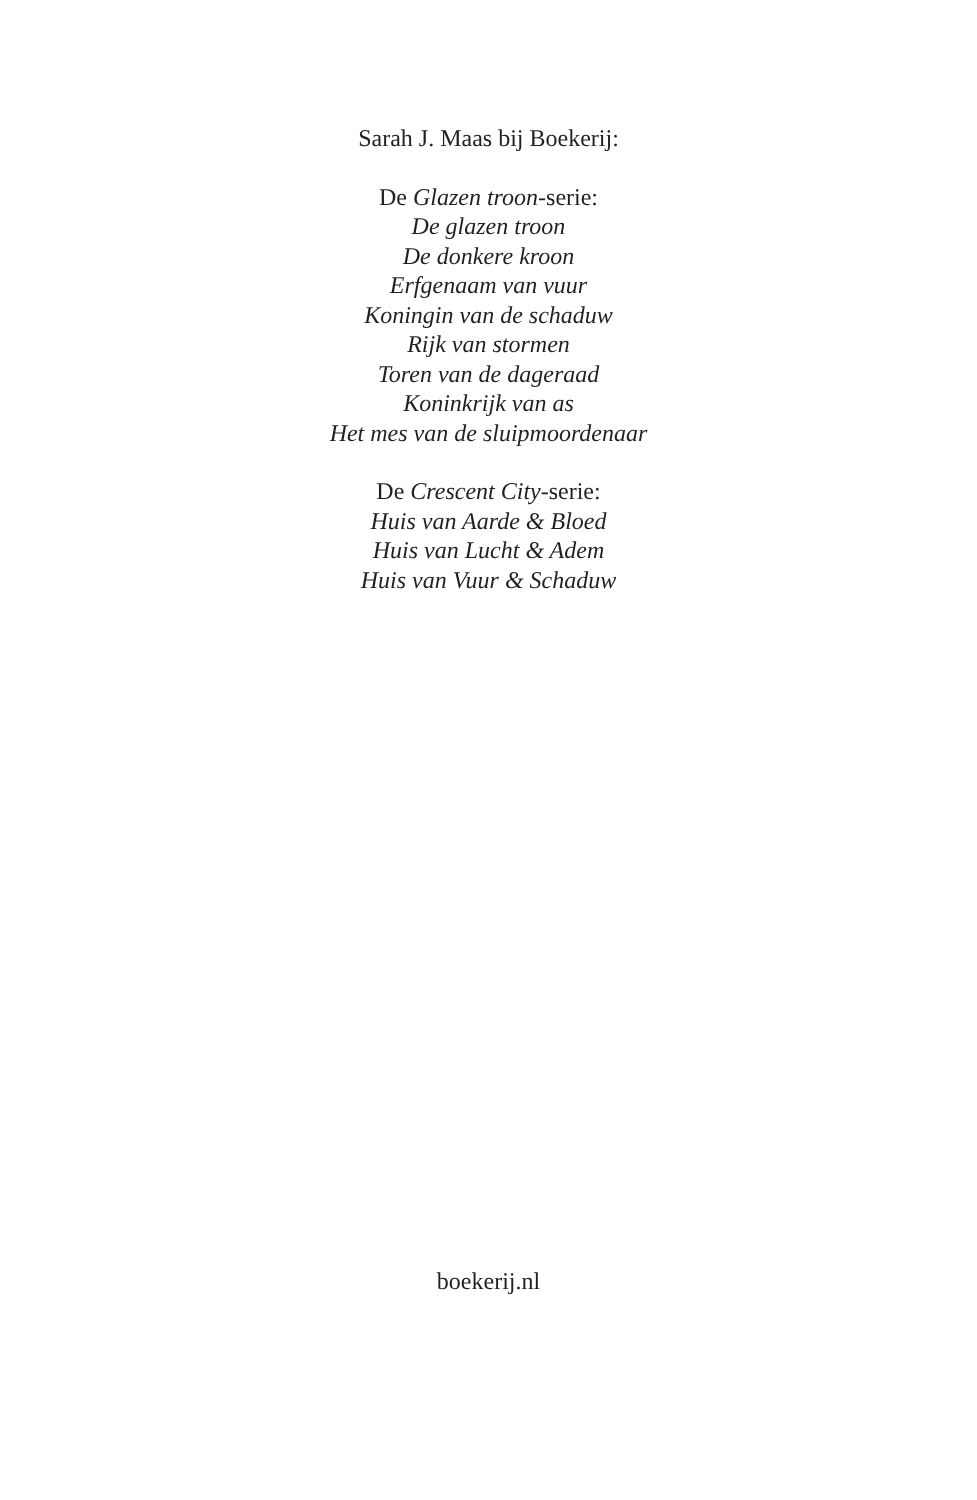Sarah J. Maas bij Boekerij:
De Glazen troon-serie:
De glazen troon
De donkere kroon
Erfgenaam van vuur
Koningin van de schaduw
Rijk van stormen
Toren van de dageraad
Koninkrijk van as
Het mes van de sluipmoordenaar
De Crescent City-serie:
Huis van Aarde & Bloed
Huis van Lucht & Adem
Huis van Vuur & Schaduw
boekerij.nl